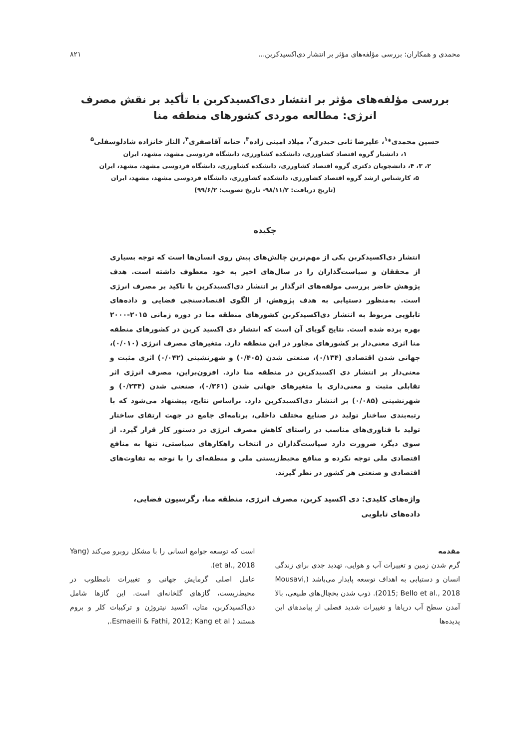محمدی و همکاران: بررسی مؤلفه‌های مؤثر بر انتشار دی‌اکسیدکربن... ۸۲۱
بررسی مؤلفه‌های مؤثر بر انتشار دی‌اکسیدکربن با تأکید بر نقش مصرف انرژی: مطالعه موردی کشورهای منطقه منا
حسین محمدی*<sup>۱</sup>، علیرضا ثانی حیدری<sup>۲</sup>، میلاد امینی زاده<sup>۳</sup>، حنانه آقاصفری<sup>۴</sup>، الناز خانزاده شادلوسفلی<sup>۵</sup>
۱، دانشیار گروه اقتصاد کشاورزی، دانشکده کشاورزی، دانشگاه فردوسی مشهد، مشهد، ایران
۲، ۳، ۴، دانشجویان دکتری گروه اقتصاد کشاورزی، دانشکده کشاورزی، دانشگاه فردوسی مشهد، مشهد، ایران
۵، کارشناس ارشد گروه اقتصاد کشاورزی، دانشکده کشاورزی، دانشگاه فردوسی مشهد، مشهد، ایران
(تاریخ دریافت: ۹۸/۱۱/۲- تاریخ تصویب: ۹۹/۶/۲)
چکیده
انتشار دی‌اکسیدکربن یکی از مهم‌ترین چالش‌های پیش روی انسان‌ها است که توجه بسیاری از محققان و سیاست‌گذاران را در سال‌های اخیر به خود معطوف داشته است. هدف پژوهش حاضر بررسی مولفه‌های اثرگذار بر انتشار دی‌اکسیدکربن با تاکید بر مصرف انرژی است. به‌منظور دستیابی به هدف پژوهش، از الگوی اقتصادسنجی فضایی و داده‌های تابلویی مربوط به انتشار دی‌اکسیدکربن کشورهای منطقه منا در دوره زمانی ۲۰۱۵-۲۰۰۰ بهره برده شده است. نتایج گویای آن است که انتشار دی اکسید کربن در کشورهای منطقه منا اثری معنی‌دار بر کشورهای مجاور در این منطقه دارد. متغیرهای مصرف انرژی (۰/۰۱۰)، جهانی شدن اقتصادی (۰/۱۳۴)، صنعتی شدن (۰/۴۰۵) و شهرنشینی (۰/۰۴۲) اثری مثبت و معنی‌دار بر انتشار دی اکسیدکربن در منطقه منا دارد. افزون‌براین، مصرف انرژی اثر تقابلی مثبت و معنی‌داری با متغیرهای جهانی شدن (۰/۳۶۱)، صنعتی شدن (۰/۲۳۴) و شهرنشینی (۰/۰۸۵) بر انتشار دی‌اکسیدکربن دارد. براساس نتایج، پیشنهاد می‌شود که با رتبه‌بندی ساختار تولید در صنایع مختلف داخلی، برنامه‌ای جامع در جهت ارتقای ساختار تولید با فناوری‌های مناسب در راستای کاهش مصرف انرژی در دستور کار قرار گیرد. از سوی دیگر، ضرورت دارد سیاست‌گذاران در انتخاب راهکارهای سیاستی، تنها به منافع اقتصادی ملی توجه نکرده و منافع محیط‌زیستی ملی و منطقه‌ای را با توجه به تفاوت‌های اقتصادی و صنعتی هر کشور در نظر گیرند.
واژه‌های کلیدی: دی اکسید کربن، مصرف انرژی، منطقه منا، رگرسیون فضایی، داده‌های تابلویی
مقدمه
گرم شدن زمین و تغییرات آب و هوایی، تهدید جدی برای زندگی انسان و دستیابی به اهداف توسعه پایدار می‌باشد (Mousavi, 2015; Bello et al., 2018). ذوب شدن یخچال‌های طبیعی، بالا آمدن سطح آب دریاها و تغییرات شدید فصلی از پیامدهای این پدیده‌ها
است که توسعه جوامع انسانی را با مشکل روبرو می‌کند (Yang et al., 2018).
عامل اصلی گرمایش جهانی و تغییرات نامطلوب در محیط‌زیست، گازهای گلخانه‌ای است. این گازها شامل دی‌اکسیدکربن، متان، اکسید نیتروژن و ترکیبات کلر و بروم هستند ( Esmaeili & Fathi, 2012; Kang et al.,